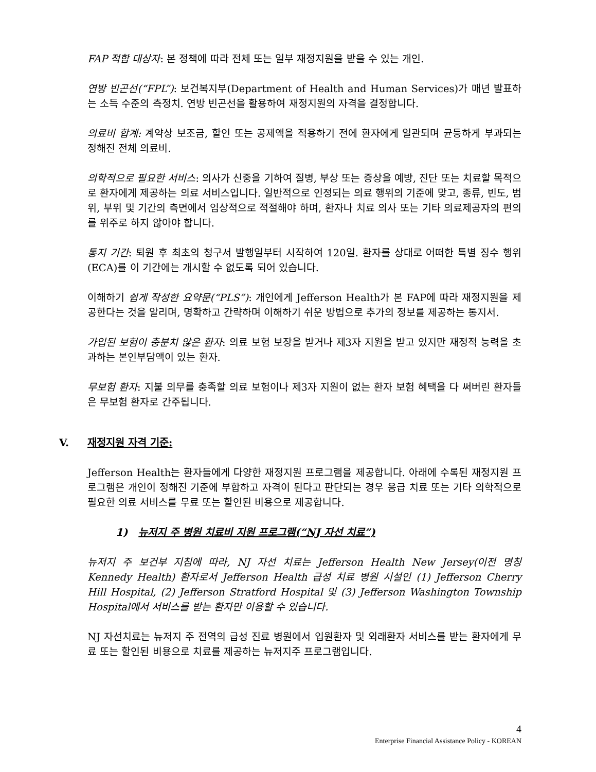FAP 적합 대상자: 본 정책에 따라 전체 또는 일부 재정지원을 받을 수 있는 개인.
연방 빈곤선(“FPL”): 보건복지부(Department of Health and Human Services)가 매년 발표하는 소득 수준의 측정치. 연방 빈곤선을 활용하여 재정지원의 자격을 결정합니다.
의료비 합계: 계약상 보조금, 할인 또는 공제액을 적용하기 전에 환자에게 일관되며 균등하게 부과되는 정해진 전체 의료비.
의학적으로 필요한 서비스: 의사가 신중을 기하여 질병, 부상 또는 증상을 예방, 진단 또는 치료할 목적으로 환자에게 제공하는 의료 서비스입니다. 일반적으로 인정되는 의료 행위의 기준에 맞고, 종류, 빈도, 범위, 부위 및 기간의 측면에서 임상적으로 적절해야 하며, 환자나 치료 의사 또는 기타 의료제공자의 편의를 위주로 하지 않아야 합니다.
통지 기간: 퇴원 후 최초의 청구서 발행일부터 시작하여 120일. 환자를 상대로 어떠한 특별 징수 행위(ECA)를 이 기간에는 개시할 수 없도록 되어 있습니다.
이해하기 쉽게 작성한 요약문(“PLS”): 개인에게 Jefferson Health가 본 FAP에 따라 재정지원을 제공한다는 것을 알리며, 명확하고 간략하며 이해하기 쉬운 방법으로 추가의 정보를 제공하는 통지서.
가입된 보험이 충분치 않은 환자: 의료 보험 보장을 받거나 제3자 지원을 받고 있지만 재정적 능력을 초과하는 본인부담액이 있는 환자.
무보험 환자: 지불 의무를 충족할 의료 보험이나 제3자 지원이 없는 환자 보험 혜택을 다 써버린 환자들은 무보험 환자로 간주됩니다.
V. 재정지원 자격 기준:
Jefferson Health는 환자들에게 다양한 재정지원 프로그램을 제공합니다. 아래에 수록된 재정지원 프로그램은 개인이 정해진 기준에 부합하고 자격이 된다고 판단되는 경우 응급 치료 또는 기타 의학적으로 필요한 의료 서비스를 무료 또는 할인된 비용으로 제공합니다.
1) 뉴저지 주 병원 치료비 지원 프로그램(“NJ 자선 치료”)
뉴저지 주 보건부 지침에 따라, NJ 자선 치료는 Jefferson Health New Jersey(이전 명칭 Kennedy Health) 환자로서 Jefferson Health 급성 치료 병원 시설인 (1) Jefferson Cherry Hill Hospital, (2) Jefferson Stratford Hospital 및 (3) Jefferson Washington Township Hospital에서 서비스를 받는 환자만 이용할 수 있습니다.
NJ 자선치료는 뉴저지 주 전역의 급성 진료 병원에서 입원환자 및 외래환자 서비스를 받는 환자에게 무료 또는 할인된 비용으로 치료를 제공하는 뉴저지주 프로그램입니다.
4
Enterprise Financial Assistance Policy - KOREAN